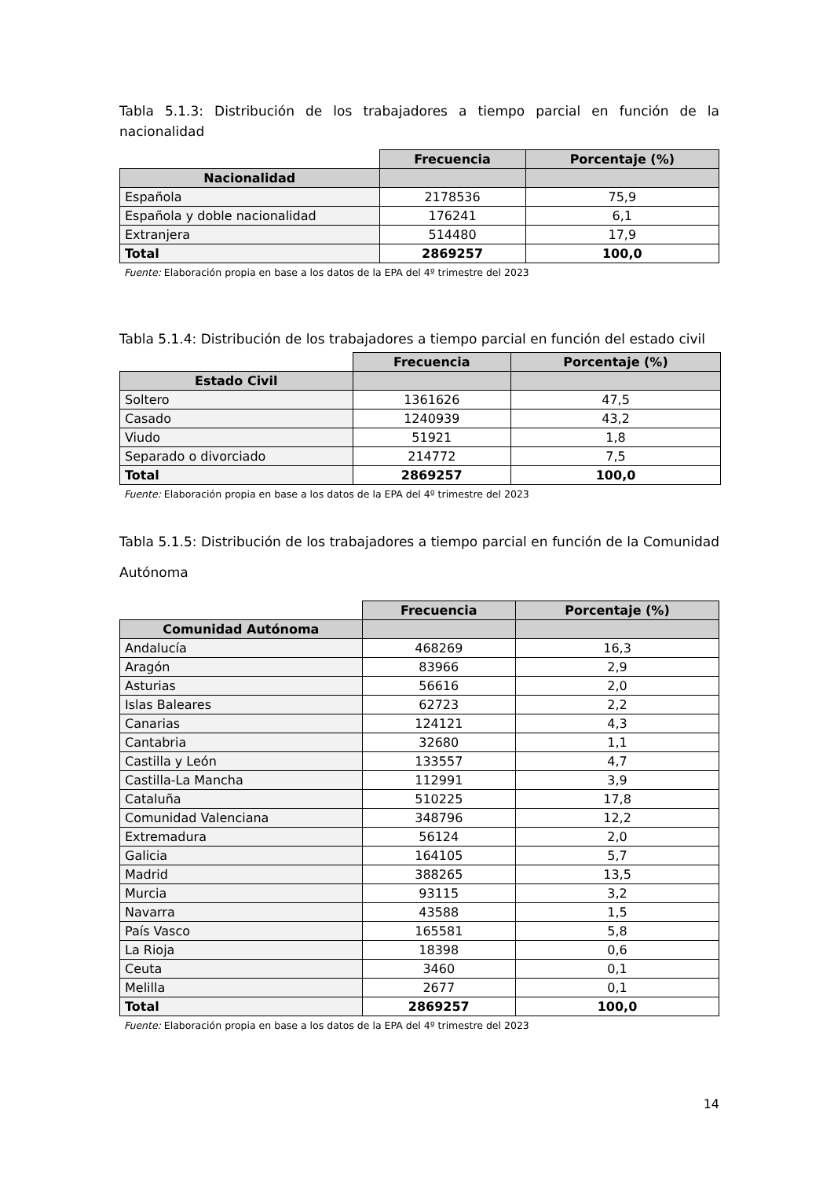Tabla 5.1.3: Distribución de los trabajadores a tiempo parcial en función de la nacionalidad
| | Frecuencia | Porcentaje (%) |
| --- | --- | --- |
| Nacionalidad | | |
| Española | 2178536 | 75,9 |
| Española y doble nacionalidad | 176241 | 6,1 |
| Extranjera | 514480 | 17,9 |
| Total | 2869257 | 100,0 |
Fuente: Elaboración propia en base a los datos de la EPA del 4º trimestre del 2023
Tabla 5.1.4: Distribución de los trabajadores a tiempo parcial en función del estado civil
| | Frecuencia | Porcentaje (%) |
| --- | --- | --- |
| Estado Civil | | |
| Soltero | 1361626 | 47,5 |
| Casado | 1240939 | 43,2 |
| Viudo | 51921 | 1,8 |
| Separado o divorciado | 214772 | 7,5 |
| Total | 2869257 | 100,0 |
Fuente: Elaboración propia en base a los datos de la EPA del 4º trimestre del 2023
Tabla 5.1.5: Distribución de los trabajadores a tiempo parcial en función de la Comunidad Autónoma
| | Frecuencia | Porcentaje (%) |
| --- | --- | --- |
| Comunidad Autónoma | | |
| Andalucía | 468269 | 16,3 |
| Aragón | 83966 | 2,9 |
| Asturias | 56616 | 2,0 |
| Islas Baleares | 62723 | 2,2 |
| Canarias | 124121 | 4,3 |
| Cantabria | 32680 | 1,1 |
| Castilla y León | 133557 | 4,7 |
| Castilla-La Mancha | 112991 | 3,9 |
| Cataluña | 510225 | 17,8 |
| Comunidad Valenciana | 348796 | 12,2 |
| Extremadura | 56124 | 2,0 |
| Galicia | 164105 | 5,7 |
| Madrid | 388265 | 13,5 |
| Murcia | 93115 | 3,2 |
| Navarra | 43588 | 1,5 |
| País Vasco | 165581 | 5,8 |
| La Rioja | 18398 | 0,6 |
| Ceuta | 3460 | 0,1 |
| Melilla | 2677 | 0,1 |
| Total | 2869257 | 100,0 |
Fuente: Elaboración propia en base a los datos de la EPA del 4º trimestre del 2023
14